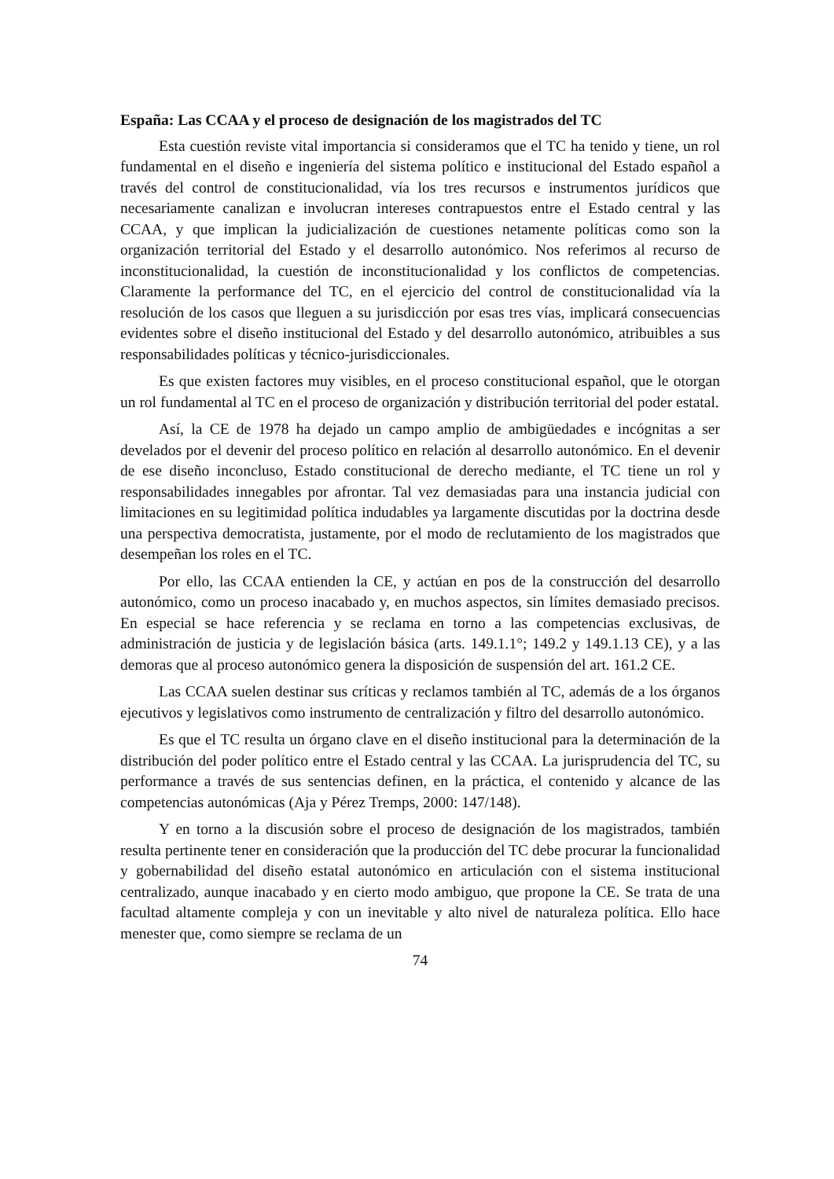España: Las CCAA y el proceso de designación de los magistrados del TC
Esta cuestión reviste vital importancia si consideramos que el TC ha tenido y tiene, un rol fundamental en el diseño e ingeniería del sistema político e institucional del Estado español a través del control de constitucionalidad, vía los tres recursos e instrumentos jurídicos que necesariamente canalizan e involucran intereses contrapuestos entre el Estado central y las CCAA, y que implican la judicialización de cuestiones netamente políticas como son la organización territorial del Estado y el desarrollo autonómico. Nos referimos al recurso de inconstitucionalidad, la cuestión de inconstitucionalidad y los conflictos de competencias. Claramente la performance del TC, en el ejercicio del control de constitucionalidad vía la resolución de los casos que lleguen a su jurisdicción por esas tres vías, implicará consecuencias evidentes sobre el diseño institucional del Estado y del desarrollo autonómico, atribuibles a sus responsabilidades políticas y técnico-jurisdiccionales.
Es que existen factores muy visibles, en el proceso constitucional español, que le otorgan un rol fundamental al TC en el proceso de organización y distribución territorial del poder estatal.
Así, la CE de 1978 ha dejado un campo amplio de ambigüedades e incógnitas a ser develados por el devenir del proceso político en relación al desarrollo autonómico. En el devenir de ese diseño inconcluso, Estado constitucional de derecho mediante, el TC tiene un rol y responsabilidades innegables por afrontar. Tal vez demasiadas para una instancia judicial con limitaciones en su legitimidad política indudables ya largamente discutidas por la doctrina desde una perspectiva democratista, justamente, por el modo de reclutamiento de los magistrados que desempeñan los roles en el TC.
Por ello, las CCAA entienden la CE, y actúan en pos de la construcción del desarrollo autonómico, como un proceso inacabado y, en muchos aspectos, sin límites demasiado precisos. En especial se hace referencia y se reclama en torno a las competencias exclusivas, de administración de justicia y de legislación básica (arts. 149.1.1°; 149.2 y 149.1.13 CE), y a las demoras que al proceso autonómico genera la disposición de suspensión del art. 161.2 CE.
Las CCAA suelen destinar sus críticas y reclamos también al TC, además de a los órganos ejecutivos y legislativos como instrumento de centralización y filtro del desarrollo autonómico.
Es que el TC resulta un órgano clave en el diseño institucional para la determinación de la distribución del poder político entre el Estado central y las CCAA. La jurisprudencia del TC, su performance a través de sus sentencias definen, en la práctica, el contenido y alcance de las competencias autonómicas (Aja y Pérez Tremps, 2000: 147/148).
Y en torno a la discusión sobre el proceso de designación de los magistrados, también resulta pertinente tener en consideración que la producción del TC debe procurar la funcionalidad y gobernabilidad del diseño estatal autonómico en articulación con el sistema institucional centralizado, aunque inacabado y en cierto modo ambiguo, que propone la CE. Se trata de una facultad altamente compleja y con un inevitable y alto nivel de naturaleza política. Ello hace menester que, como siempre se reclama de un
74